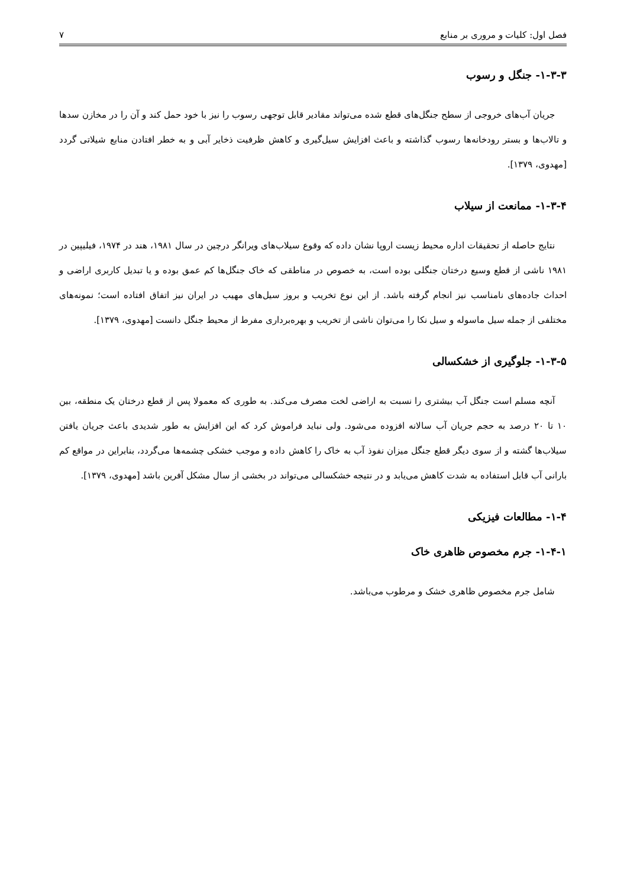فصل اول: کلیات و مروری بر منابع ۷
۱-۳-۳- جنگل و رسوب
جریان آب‌های خروجی از سطح جنگل‌های قطع شده می‌تواند مقادیر قابل توجهی رسوب را نیز با خود حمل کند و آن را در مخازن سدها و تالاب‌ها و بستر رودخانه‌ها رسوب گذاشته و باعث افزایش سیل‌گیری و کاهش ظرفیت ذخایر آبی و به خطر افتادن منابع شیلاتی گردد [مهدوی، ۱۳۷۹].
۱-۳-۴- ممانعت از سیلاب
نتایج حاصله از تحقیقات اداره محیط زیست اروپا نشان داده که وقوع سیلاب‌های ویرانگر درچین در سال ۱۹۸۱، هند در ۱۹۷۴، فیلیپین در ۱۹۸۱ ناشی از قطع وسیع درختان جنگلی بوده است، به خصوص در مناطقی که خاک جنگل‌ها کم عمق بوده و یا تبدیل کاربری اراضی و احداث جاده‌های نامناسب نیز انجام گرفته باشد. از این نوع تخریب و بروز سیل‌های مهیب در ایران نیز اتفاق افتاده است؛ نمونه‌های مختلفی از جمله سیل ماسوله و سیل نکا را می‌توان ناشی از تخریب و بهره‌برداری مفرط از محیط جنگل دانست [مهدوی، ۱۳۷۹].
۱-۳-۵- جلوگیری از خشکسالی
آنچه مسلم است جنگل آب بیشتری را نسبت به اراضی لخت مصرف می‌کند. به طوری که معمولا پس از قطع درختان یک منطقه، بین ۱۰ تا ۲۰ درصد به حجم جریان آب سالانه افزوده می‌شود. ولی نباید فراموش کرد که این افزایش به طور شدیدی باعث جریان یافتن سیلاب‌ها گشته و از سوی دیگر قطع جنگل میزان نفوذ آب به خاک را کاهش داده و موجب خشکی چشمه‌ها می‌گردد، بنابراین در مواقع کم بارانی آب قابل استفاده به شدت کاهش می‌یابد و در نتیجه خشکسالی می‌تواند در بخشی از سال مشکل آفرین باشد [مهدوی، ۱۳۷۹].
۱-۴- مطالعات فیزیکی
۱-۴-۱- جرم مخصوص ظاهری خاک
شامل جرم مخصوص ظاهری خشک و مرطوب می‌باشد.